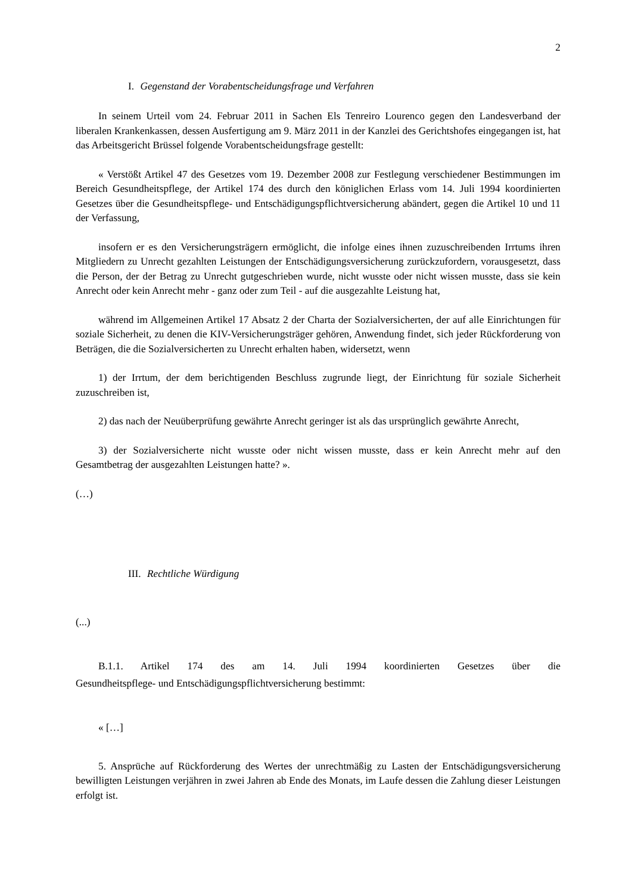2
I. Gegenstand der Vorabentscheidungsfrage und Verfahren
In seinem Urteil vom 24. Februar 2011 in Sachen Els Tenreiro Lourenco gegen den Landesverband der liberalen Krankenkassen, dessen Ausfertigung am 9. März 2011 in der Kanzlei des Gerichtshofes eingegangen ist, hat das Arbeitsgericht Brüssel folgende Vorabentscheidungsfrage gestellt:
« Verstößt Artikel 47 des Gesetzes vom 19. Dezember 2008 zur Festlegung verschiedener Bestimmungen im Bereich Gesundheitspflege, der Artikel 174 des durch den königlichen Erlass vom 14. Juli 1994 koordinierten Gesetzes über die Gesundheitspflege- und Entschädigungspflichtversicherung abändert, gegen die Artikel 10 und 11 der Verfassung,
insofern er es den Versicherungsträgern ermöglicht, die infolge eines ihnen zuzuschreibenden Irrtums ihren Mitgliedern zu Unrecht gezahlten Leistungen der Entschädigungsversicherung zurückzufordern, vorausgesetzt, dass die Person, der der Betrag zu Unrecht gutgeschrieben wurde, nicht wusste oder nicht wissen musste, dass sie kein Anrecht oder kein Anrecht mehr - ganz oder zum Teil - auf die ausgezahlte Leistung hat,
während im Allgemeinen Artikel 17 Absatz 2 der Charta der Sozialversicherten, der auf alle Einrichtungen für soziale Sicherheit, zu denen die KIV-Versicherungsträger gehören, Anwendung findet, sich jeder Rückforderung von Beträgen, die die Sozialversicherten zu Unrecht erhalten haben, widersetzt, wenn
1) der Irrtum, der dem berichtigenden Beschluss zugrunde liegt, der Einrichtung für soziale Sicherheit zuzuschreiben ist,
2) das nach der Neuüberprüfung gewährte Anrecht geringer ist als das ursprünglich gewährte Anrecht,
3) der Sozialversicherte nicht wusste oder nicht wissen musste, dass er kein Anrecht mehr auf den Gesamtbetrag der ausgezahlten Leistungen hatte? ».
(…)
III. Rechtliche Würdigung
(...)
B.1.1. Artikel 174 des am 14. Juli 1994 koordinierten Gesetzes über die
Gesundheitspflege- und Entschädigungspflichtversicherung bestimmt:
« […]
5. Ansprüche auf Rückforderung des Wertes der unrechtmäßig zu Lasten der Entschädigungsversicherung bewilligten Leistungen verjähren in zwei Jahren ab Ende des Monats, im Laufe dessen die Zahlung dieser Leistungen erfolgt ist.